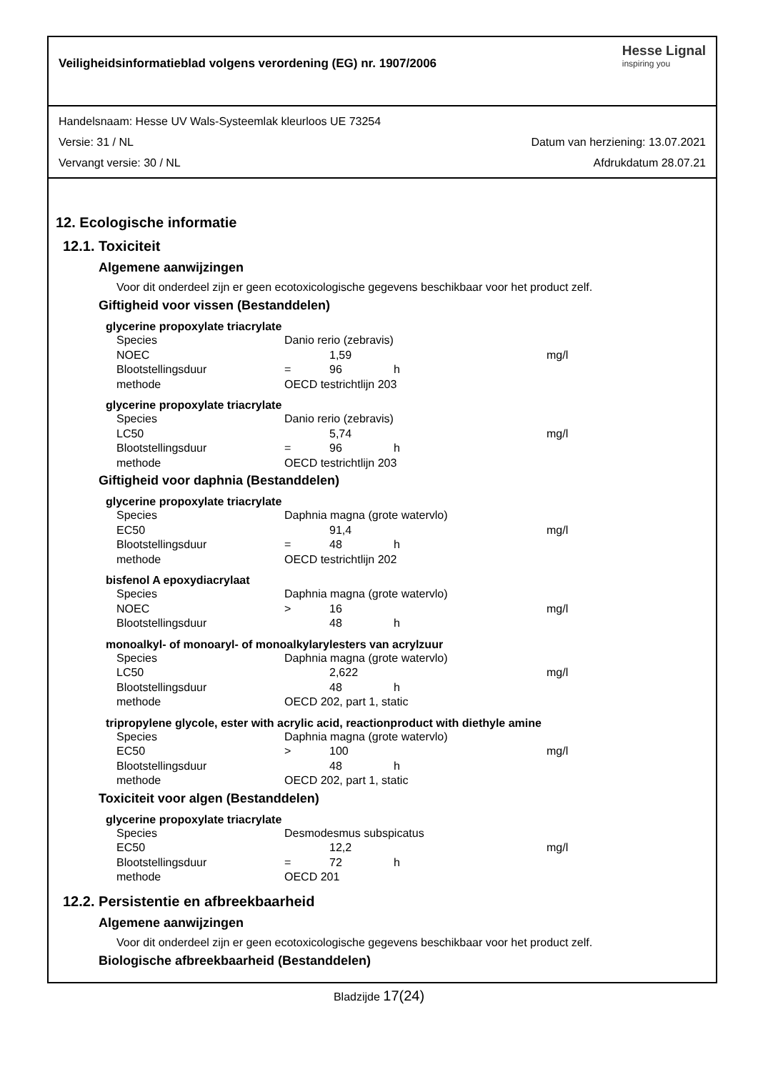Veiligheidsinformatieblad volgens verordening (EG) nr. 1907/2006
Hesse Lignal
inspiring you
Handelsnaam: Hesse UV Wals-Systeemlak kleurloos UE 73254
Versie: 31 / NL Datum van herziening: 13.07.2021
Vervangt versie: 30 / NL Afdrukdatum 28.07.21
12. Ecologische informatie
12.1. Toxiciteit
Algemene aanwijzingen
Voor dit onderdeel zijn er geen ecotoxicologische gegevens beschikbaar voor het product zelf.
Giftigheid voor vissen (Bestanddelen)
glycerine propoxylate triacrylate
| Species | Danio rerio (zebravis) | | | |
| NOEC | | 1,59 | | mg/l |
| Blootstellingsduur | = | 96 | h | |
| methode | OECD testrichtlijn 203 | | | |
glycerine propoxylate triacrylate
| Species | Danio rerio (zebravis) | | | |
| LC50 | | 5,74 | | mg/l |
| Blootstellingsduur | = | 96 | h | |
| methode | OECD testrichtlijn 203 | | | |
Giftigheid voor daphnia (Bestanddelen)
glycerine propoxylate triacrylate
| Species | Daphnia magna (grote watervlo) | | | |
| EC50 | | 91,4 | | mg/l |
| Blootstellingsduur | = | 48 | h | |
| methode | OECD testrichtlijn 202 | | | |
bisfenol A epoxydiacrylaat
| Species | Daphnia magna (grote watervlo) | | | |
| NOEC | > | 16 | | mg/l |
| Blootstellingsduur | | 48 | h | |
monoalkyl- of monoaryl- of monoalkylarylesters van acrylzuur
| Species | Daphnia magna (grote watervlo) | | | |
| LC50 | | 2,622 | | mg/l |
| Blootstellingsduur | | 48 | h | |
| methode | OECD 202, part 1, static | | | |
tripropylene glycole, ester with acrylic acid, reactionproduct with diethyle amine
| Species | Daphnia magna (grote watervlo) | | | |
| EC50 | > | 100 | | mg/l |
| Blootstellingsduur | | 48 | h | |
| methode | OECD 202, part 1, static | | | |
Toxiciteit voor algen (Bestanddelen)
glycerine propoxylate triacrylate
| Species | Desmodesmus subspicatus | | | |
| EC50 | | 12,2 | | mg/l |
| Blootstellingsduur | = | 72 | h | |
| methode | OECD 201 | | | |
12.2. Persistentie en afbreekbaarheid
Algemene aanwijzingen
Voor dit onderdeel zijn er geen ecotoxicologische gegevens beschikbaar voor het product zelf.
Biologische afbreekbaarheid (Bestanddelen)
Bladzijde 17(24)